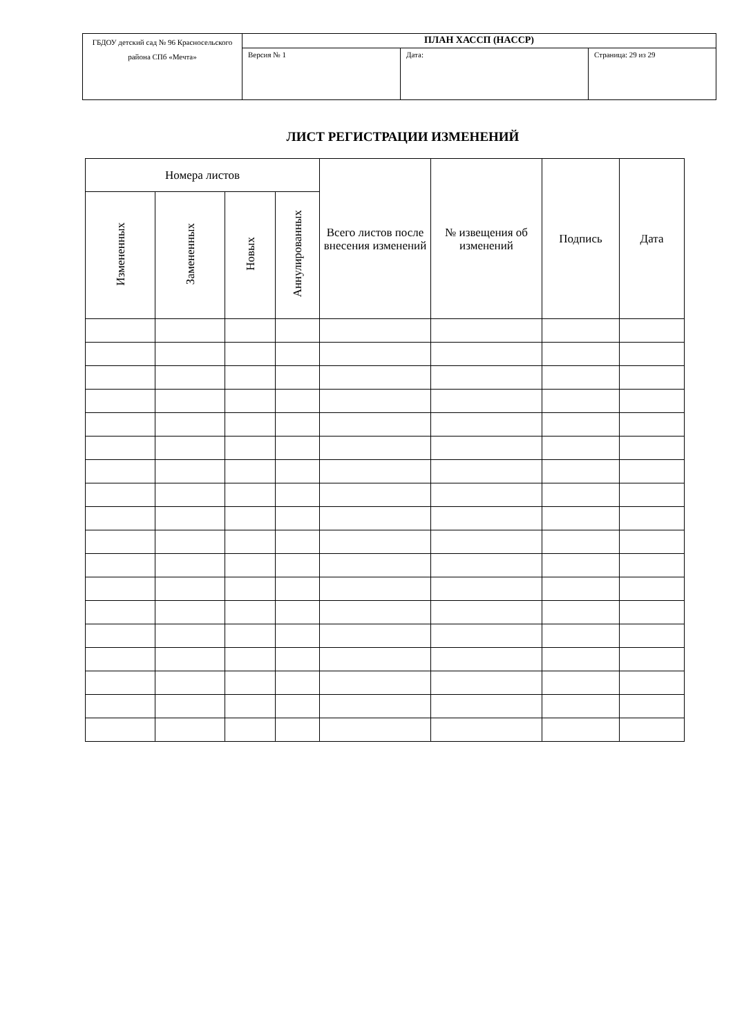| ГБДОУ детский сад № 96 Красносельского района СПб «Мечта» | ПЛАН ХАССП (HACCP) | | |
| | Версия № 1 | Дата: | Страница: 29 из 29 |
ЛИСТ РЕГИСТРАЦИИ ИЗМЕНЕНИЙ
| Номера листов | | | | Всего листов после внесения изменений | № извещения об изменений | Подпись | Дата |
| --- | --- | --- | --- | --- | --- | --- | --- |
| Измененных | Замененных | Новых | Аннулированных | | | | |